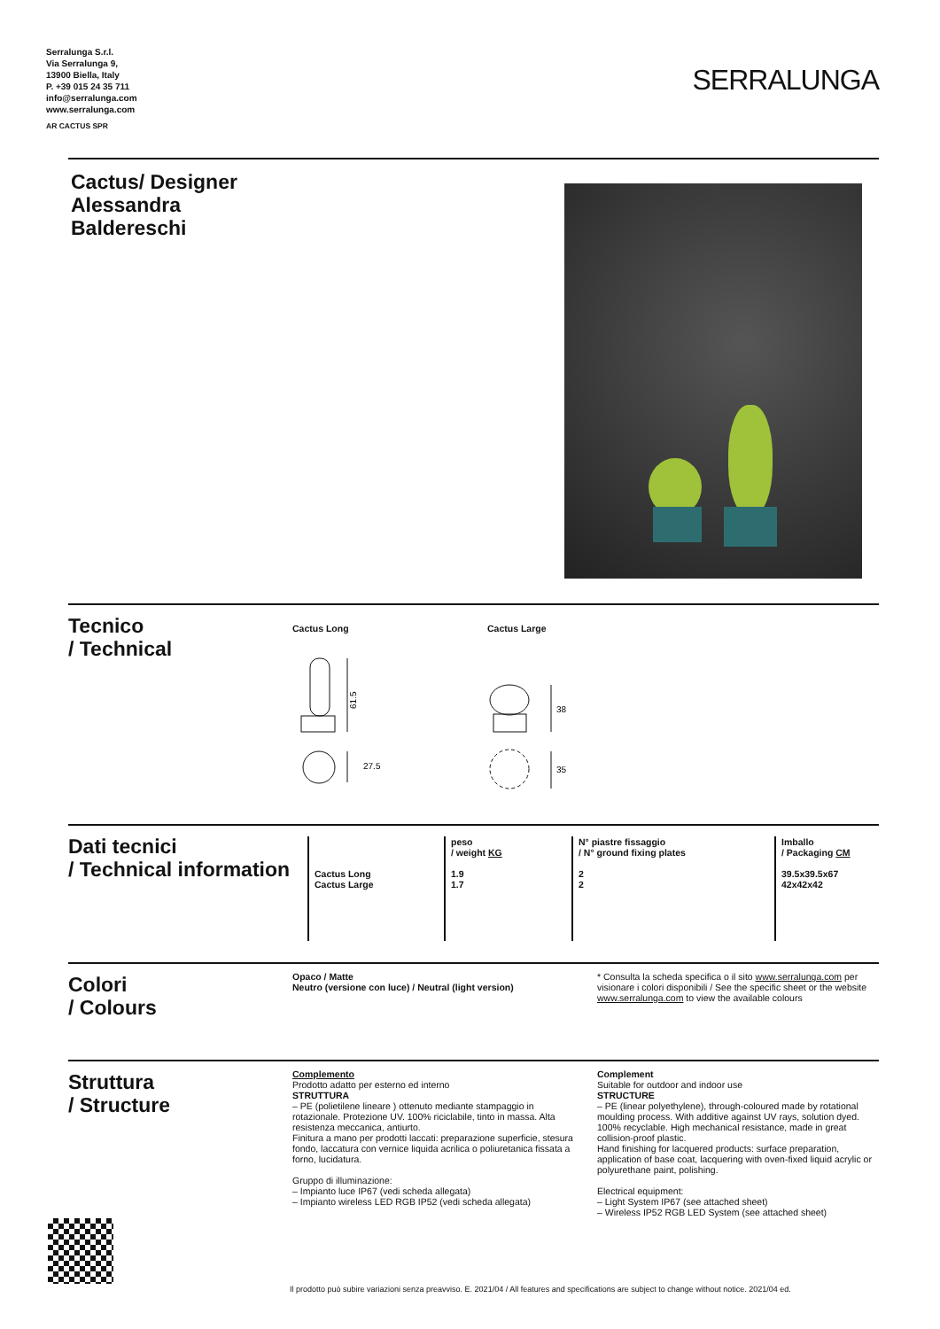Serralunga S.r.l.
Via Serralunga 9,
13900 Biella, Italy
P. +39 015 24 35 711
info@serralunga.com
www.serralunga.com
AR CACTUS SPR
SERRALUNGA
Cactus/ Designer
Alessandra
Baldereschi
Tecnico
/ Technical
Cactus Long Cactus Large
61.5
27.5
38
35
Dati tecnici
/ Technical information
| Cactus Long Cactus Large | peso / weight KG 1.9 1.7 | N° piastre fissaggio / N° ground fixing plates 2 2 | Imballo / Packaging CM 39.5x39.5x67 42x42x42 |
Colori
/ Colours
Opaco / Matte
Neutro (versione con luce) / Neutral (light version)
* Consulta la scheda specifica o il sito www.serralunga.com per visionare i colori disponibili / See the specific sheet or the website www.serralunga.com to view the available colours
Struttura
/ Structure
Complemento
Prodotto adatto per esterno ed interno
STRUTTURA
– PE (polietilene lineare ) ottenuto mediante stampaggio in rotazionale. Protezione UV. 100% riciclabile, tinto in massa. Alta resistenza meccanica, antiurto.
Finitura a mano per prodotti laccati: preparazione superficie, stesura fondo, laccatura con vernice liquida acrilica o poliuretanica fissata a forno, lucidatura.
Gruppo di illuminazione:
– Impianto luce IP67 (vedi scheda allegata)
– Impianto wireless LED RGB IP52 (vedi scheda allegata)
Complement
Suitable for outdoor and indoor use
STRUCTURE
– PE (linear polyethylene), through-coloured made by rotational moulding process. With additive against UV rays, solution dyed. 100% recyclable. High mechanical resistance, made in great collision-proof plastic.
Hand finishing for lacquered products: surface preparation, application of base coat, lacquering with oven-fixed liquid acrylic or polyurethane paint, polishing.
Electrical equipment:
– Light System IP67 (see attached sheet)
– Wireless IP52 RGB LED System (see attached sheet)
Il prodotto può subire variazioni senza preavviso. E. 2021/04 / All features and specifications are subject to change without notice. 2021/04 ed.